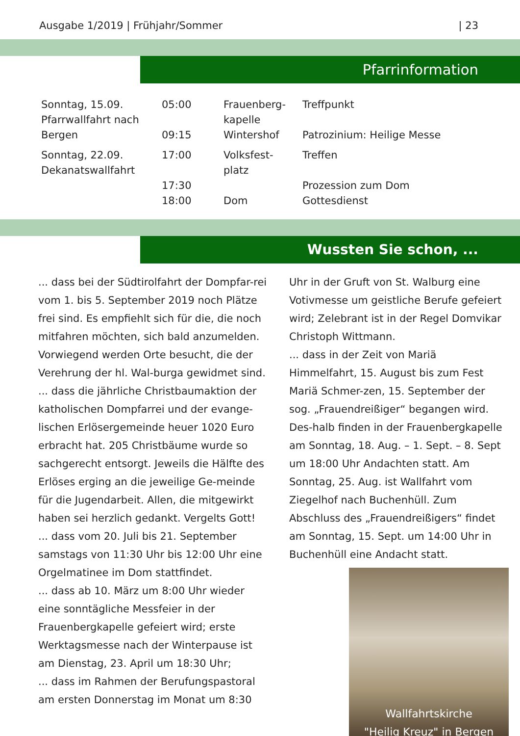Ausgabe 1/2019 | Frühjahr/Sommer | 23
Pfarrinformation
| Sonntag, 15.09. Pfarrwallfahrt nach Bergen | 05:00 09:15 | Frauenberg- kapelle Wintershof | Treffpunkt Patrozinium: Heilige Messe |
| Sonntag, 22.09. Dekanatswallfahrt | 17:00 17:30 18:00 | Volksfest- platz Dom | Treffen Prozession zum Dom Gottesdienst |
Wussten Sie schon, ...
... dass bei der Südtirolfahrt der Dompfar-rei vom 1. bis 5. September 2019 noch Plätze frei sind. Es empfiehlt sich für die, die noch mitfahren möchten, sich bald anzumelden. Vorwiegend werden Orte besucht, die der Verehrung der hl. Wal-burga gewidmet sind.
... dass die jährliche Christbaumaktion der katholischen Dompfarrei und der evange-lischen Erlösergemeinde heuer 1020 Euro erbracht hat. 205 Christbäume wurde so sachgerecht entsorgt. Jeweils die Hälfte des Erlöses erging an die jeweilige Ge-meinde für die Jugendarbeit. Allen, die mitgewirkt haben sei herzlich gedankt. Vergelts Gott!
... dass vom 20. Juli bis 21. September samstags von 11:30 Uhr bis 12:00 Uhr eine Orgelmatinee im Dom stattfindet.
... dass ab 10. März um 8:00 Uhr wieder eine sonntägliche Messfeier in der Frauenbergkapelle gefeiert wird; erste Werktagsmesse nach der Winterpause ist am Dienstag, 23. April um 18:30 Uhr;
... dass im Rahmen der Berufungspastoral am ersten Donnerstag im Monat um 8:30
Uhr in der Gruft von St. Walburg eine Votivmesse um geistliche Berufe gefeiert wird; Zelebrant ist in der Regel Domvikar Christoph Wittmann.
... dass in der Zeit von Mariä Himmelfahrt, 15. August bis zum Fest Mariä Schmer-zen, 15. September der sog. „Frauendreißiger“ begangen wird. Des-halb finden in der Frauenbergkapelle am Sonntag, 18. Aug. – 1. Sept. – 8. Sept um 18:00 Uhr Andachten statt. Am Sonntag, 25. Aug. ist Wallfahrt vom Ziegelhof nach Buchenhüll. Zum Abschluss des „Frauendreißigers“ findet am Sonntag, 15. Sept. um 14:00 Uhr in Buchenhüll eine Andacht statt.
Wallfahrtskirche
"Heilig Kreuz" in Bergen